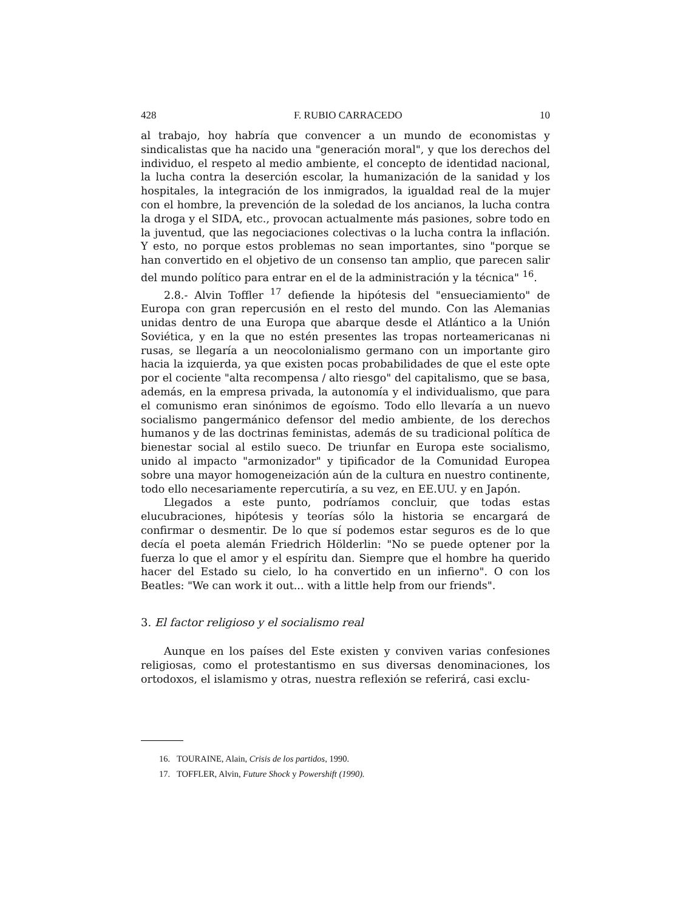428 F. RUBIO CARRACEDO 10
al trabajo, hoy habría que convencer a un mundo de economistas y sindicalistas que ha nacido una "generación moral", y que los derechos del individuo, el respeto al medio ambiente, el concepto de identidad nacional, la lucha contra la deserción escolar, la humanización de la sanidad y los hospitales, la integración de los inmigrados, la igualdad real de la mujer con el hombre, la prevención de la soledad de los ancianos, la lucha contra la droga y el SIDA, etc., provocan actualmente más pasiones, sobre todo en la juventud, que las negociaciones colectivas o la lucha contra la inflación. Y esto, no porque estos problemas no sean importantes, sino "porque se han convertido en el objetivo de un consenso tan amplio, que parecen salir del mundo político para entrar en el de la administración y la técnica" <sup>16</sup>.
2.8.- Alvin Toffler <sup>17</sup> defiende la hipótesis del "ensueciamiento" de Europa con gran repercusión en el resto del mundo. Con las Alemanias unidas dentro de una Europa que abarque desde el Atlántico a la Unión Soviética, y en la que no estén presentes las tropas norteamericanas ni rusas, se llegaría a un neocolonialismo germano con un importante giro hacia la izquierda, ya que existen pocas probabilidades de que el este opte por el cociente "alta recompensa / alto riesgo" del capitalismo, que se basa, además, en la empresa privada, la autonomía y el individualismo, que para el comunismo eran sinónimos de egoísmo. Todo ello llevaría a un nuevo socialismo pangermánico defensor del medio ambiente, de los derechos humanos y de las doctrinas feministas, además de su tradicional política de bienestar social al estilo sueco. De triunfar en Europa este socialismo, unido al impacto "armonizador" y tipificador de la Comunidad Europea sobre una mayor homogeneización aún de la cultura en nuestro continente, todo ello necesariamente repercutiría, a su vez, en EE.UU. y en Japón.
Llegados a este punto, podríamos concluir, que todas estas elucubraciones, hipótesis y teorías sólo la historia se encargará de confirmar o desmentir. De lo que sí podemos estar seguros es de lo que decía el poeta alemán Friedrich Hölderlin: "No se puede optener por la fuerza lo que el amor y el espíritu dan. Siempre que el hombre ha querido hacer del Estado su cielo, lo ha convertido en un infierno". O con los Beatles: "We can work it out... with a little help from our friends".
3. El factor religioso y el socialismo real
Aunque en los países del Este existen y conviven varias confesiones religiosas, como el protestantismo en sus diversas denominaciones, los ortodoxos, el islamismo y otras, nuestra reflexión se referirá, casi exclu-
16. TOURAINE, Alain, Crisis de los partidos, 1990.
17. TOFFLER, Alvin, Future Shock y Powershift (1990).